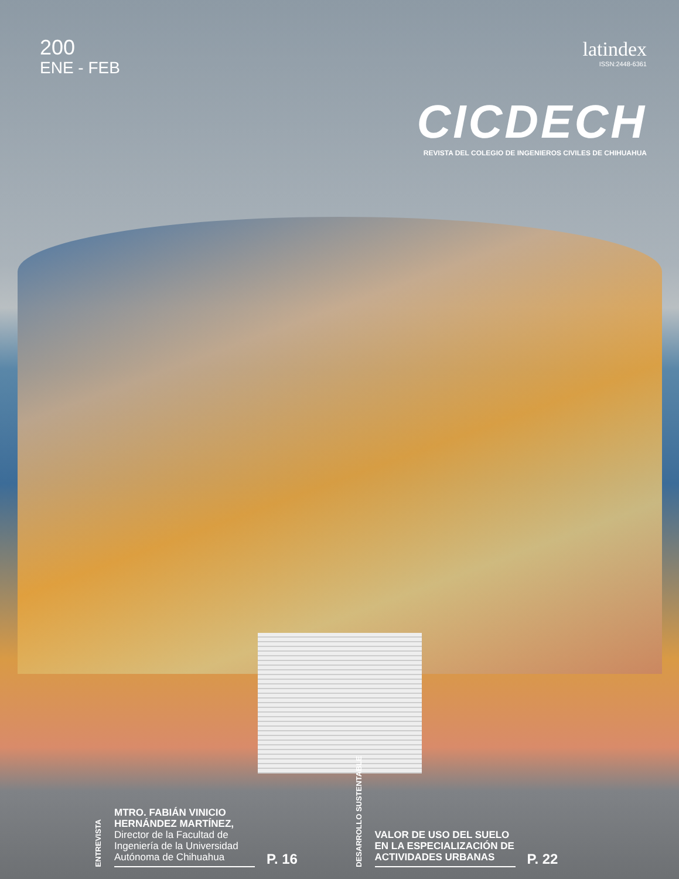200
ENE - FEB
latindex
ISSN:2448-6361
CICDECH
REVISTA DEL COLEGIO DE INGENIEROS CIVILES DE CHIHUAHUA
ENTREVISTA
MTRO. FABIÁN VINICIO HERNÁNDEZ MARTÍNEZ,
Director de la Facultad de Ingeniería de la Universidad Autónoma de Chihuahua
P. 16
DESARROLLO SUSTENTABLE
VALOR DE USO DEL SUELO EN LA ESPECIALIZACIÓN DE ACTIVIDADES URBANAS
P. 22